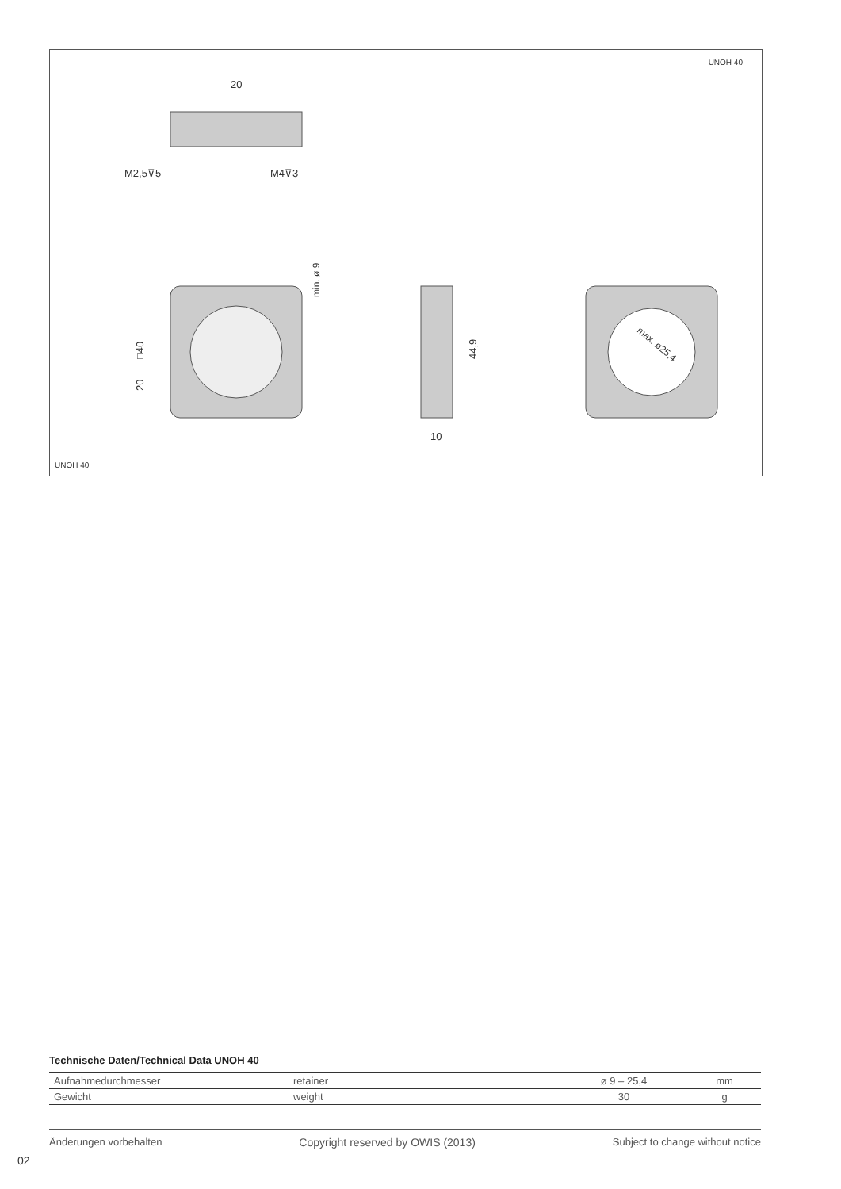UNOH 40
20
M2,5⊽5
M4⊽3
min. ø 9
□40
20
44,9
10
max. ø25,4
UNOH 40
Technische Daten/Technical Data UNOH 40
| Aufnahmedurchmesser | retainer | ø 9 – 25,4 | mm |
| Gewicht | weight | 30 | g |
Änderungen vorbehalten Copyright reserved by OWIS (2013) Subject to change without notice
02